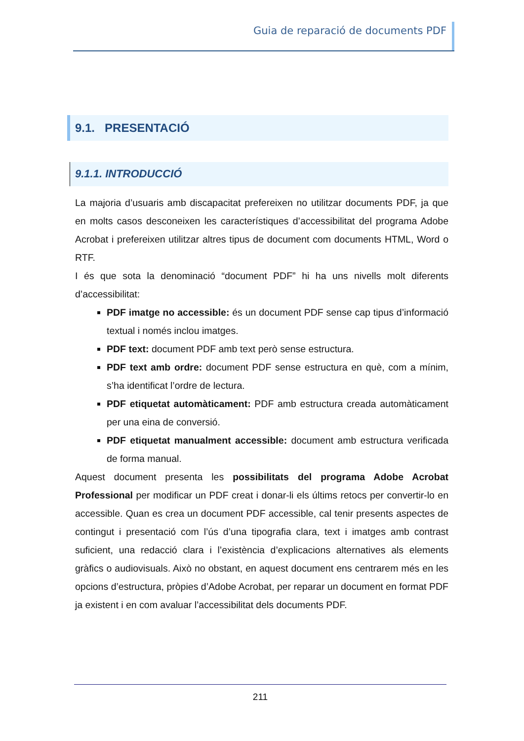Guia de reparació de documents PDF
9.1. PRESENTACIÓ
9.1.1. INTRODUCCIÓ
La majoria d’usuaris amb discapacitat prefereixen no utilitzar documents PDF, ja que en molts casos desconeixen les característiques d’accessibilitat del programa Adobe Acrobat i prefereixen utilitzar altres tipus de document com documents HTML, Word o RTF.
I és que sota la denominació “document PDF” hi ha uns nivells molt diferents d’accessibilitat:
PDF imatge no accessible: és un document PDF sense cap tipus d’informació textual i només inclou imatges.
PDF text: document PDF amb text però sense estructura.
PDF text amb ordre: document PDF sense estructura en què, com a mínim, s’ha identificat l’ordre de lectura.
PDF etiquetat automàticament: PDF amb estructura creada automàticament per una eina de conversió.
PDF etiquetat manualment accessible: document amb estructura verificada de forma manual.
Aquest document presenta les possibilitats del programa Adobe Acrobat Professional per modificar un PDF creat i donar-li els últims retocs per convertir-lo en accessible. Quan es crea un document PDF accessible, cal tenir presents aspectes de contingut i presentació com l’ús d’una tipografia clara, text i imatges amb contrast suficient, una redacció clara i l’existència d’explicacions alternatives als elements gràfics o audiovisuals. Això no obstant, en aquest document ens centrarem més en les opcions d’estructura, pròpies d’Adobe Acrobat, per reparar un document en format PDF ja existent i en com avaluar l’accessibilitat dels documents PDF.
211